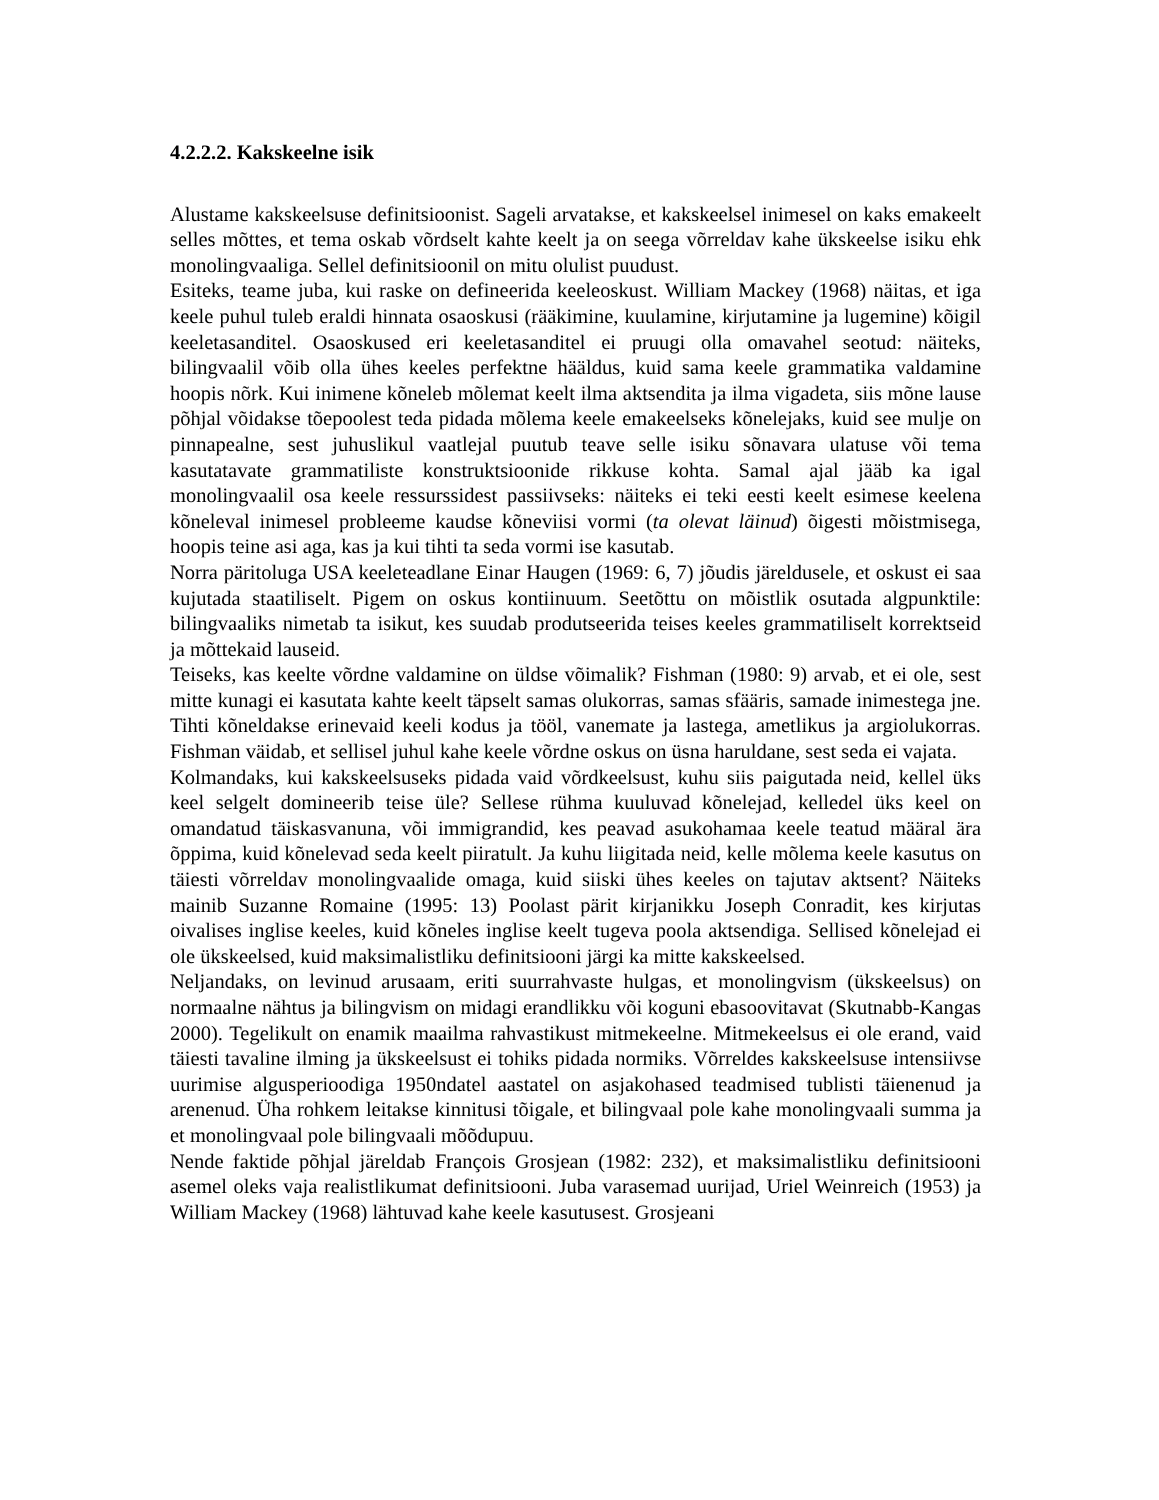4.2.2.2. Kakskeelne isik
Alustame kakskeelsuse definitsioonist. Sageli arvatakse, et kakskeelsel inimesel on kaks emakeelt selles mõttes, et tema oskab võrdselt kahte keelt ja on seega võrreldav kahe ükskeelse isiku ehk monolingvaaliga. Sellel definitsioonil on mitu olulist puudust.
Esiteks, teame juba, kui raske on defineerida keeleoskust. William Mackey (1968) näitas, et iga keele puhul tuleb eraldi hinnata osaoskusi (rääkimine, kuulamine, kirjutamine ja lugemine) kõigil keeletasanditel. Osaoskused eri keeletasanditel ei pruugi olla omavahel seotud: näiteks, bilingvaalil võib olla ühes keeles perfektne hääldus, kuid sama keele grammatika valdamine hoopis nõrk. Kui inimene kõneleb mõlemat keelt ilma aktsendita ja ilma vigadeta, siis mõne lause põhjal võidakse tõepoolest teda pidada mõlema keele emakeelseks kõnelejaks, kuid see mulje on pinnapealne, sest juhuslikul vaatlejal puutub teave selle isiku sõnavara ulatuse või tema kasutatavate grammatiliste konstruktsioonide rikkuse kohta. Samal ajal jääb ka igal monolingvaalil osa keele ressurssidest passiivseks: näiteks ei teki eesti keelt esimese keelena kõneleval inimesel probleeme kaudse kõneviisi vormi (ta olevat läinud) õigesti mõistmisega, hoopis teine asi aga, kas ja kui tihti ta seda vormi ise kasutab.
Norra päritoluga USA keeleteadlane Einar Haugen (1969: 6, 7) jõudis järeldusele, et oskust ei saa kujutada staatiliselt. Pigem on oskus kontiinuum. Seetõttu on mõistlik osutada algpunktile: bilingvaaliks nimetab ta isikut, kes suudab produtseerida teises keeles grammatiliselt korrektseid ja mõttekaid lauseid.
Teiseks, kas keelte võrdne valdamine on üldse võimalik? Fishman (1980: 9) arvab, et ei ole, sest mitte kunagi ei kasutata kahte keelt täpselt samas olukorras, samas sfääris, samade inimestega jne. Tihti kõneldakse erinevaid keeli kodus ja tööl, vanemate ja lastega, ametlikus ja argiolukorras. Fishman väidab, et sellisel juhul kahe keele võrdne oskus on üsna haruldane, sest seda ei vajata.
Kolmandaks, kui kakskeelsuseks pidada vaid võrdkeelsust, kuhu siis paigutada neid, kellel üks keel selgelt domineerib teise üle? Sellese rühma kuuluvad kõnelejad, kelledel üks keel on omandatud täiskasvanuna, või immigrandid, kes peavad asukohamaa keele teatud määral ära õppima, kuid kõnelevad seda keelt piiratult. Ja kuhu liigitada neid, kelle mõlema keele kasutus on täiesti võrreldav monolingvaalide omaga, kuid siiski ühes keeles on tajutav aktsent? Näiteks mainib Suzanne Romaine (1995: 13) Poolast pärit kirjanikku Joseph Conradit, kes kirjutas oivalises inglise keeles, kuid kõneles inglise keelt tugeva poola aktsendiga. Sellised kõnelejad ei ole ükskeelsed, kuid maksimalistliku definitsiooni järgi ka mitte kakskeelsed.
Neljandaks, on levinud arusaam, eriti suurrahvaste hulgas, et monolingvism (ükskeelsus) on normaalne nähtus ja bilingvism on midagi erandlikku või koguni ebasoovitavat (Skutnabb-Kangas 2000). Tegelikult on enamik maailma rahvastikust mitmekeelne. Mitmekeelsus ei ole erand, vaid täiesti tavaline ilming ja ükskeelsust ei tohiks pidada normiks. Võrreldes kakskeelsuse intensiivse uurimise algusperioodiga 1950ndatel aastatel on asjakohased teadmised tublisti täienenud ja arenenud. Üha rohkem leitakse kinnitusi tõigale, et bilingvaal pole kahe monolingvaali summa ja et monolingvaal pole bilingvaali mõõdupuu.
Nende faktide põhjal järeldab François Grosjean (1982: 232), et maksimalistliku definitsiooni asemel oleks vaja realistlikumat definitsiooni. Juba varasemad uurijad, Uriel Weinreich (1953) ja William Mackey (1968) lähtuvad kahe keele kasutusest. Grosjeani